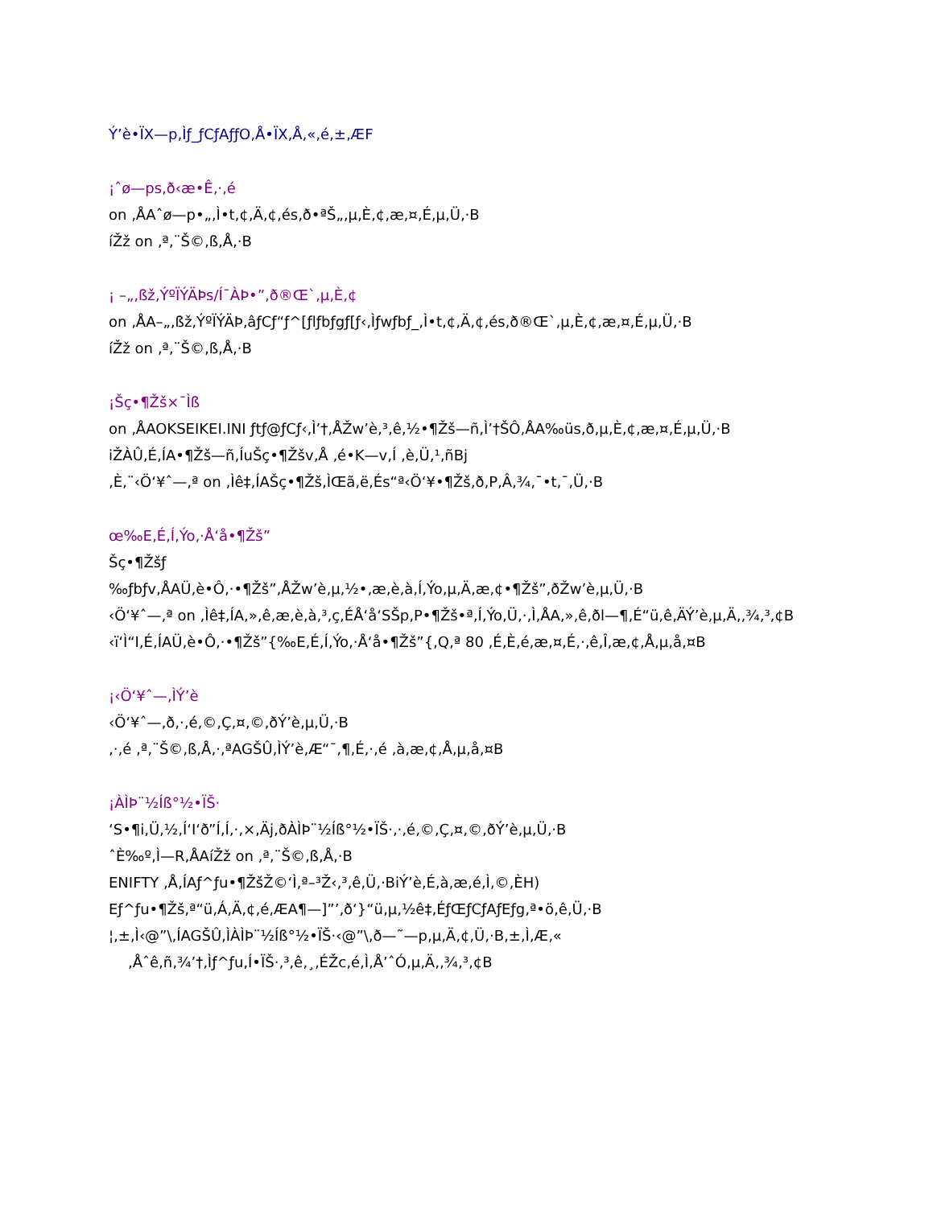Ý’è•ÏX—p‚Ìƒ_ƒCƒAƒƒO‚Å•ÏX‚Å‚«‚é‚±‚ÆF
¡ˆø—ps‚ð‹æ•Ê‚·‚é
on ‚ÅAˆø—p•„‚Ì•t‚¢‚Ä‚¢‚és‚ð•ªŠ„‚µ‚È‚¢‚æ‚¤‚É‚µ‚Ü‚·B
íŽž on ‚ª‚¨Š©‚ß‚Å‚·B
¡ –„‚ßž‚ÝºÏÝÄÞs/Í¯ÀÞ•”‚ð®Œ`‚µ‚È‚¢
on ‚ÅA–„‚ßž‚ÝºÏÝÄÞ‚âƒCƒ“ƒ^[ƒlƒbƒgƒ[ƒ‹‚Ìƒwƒbƒ_‚Ì•t‚¢‚Ä‚¢‚és‚ð®Œ`‚µ‚È‚¢‚æ‚¤‚É‚µ‚Ü‚·B
íŽž on ‚ª‚¨Š©‚ß‚Å‚·B
¡Šç•¶Žš×¯Ìß
on ‚ÅAOKSEIKEI.INI ƒtƒ@ƒCƒ‹‚Ì’†‚ÅŽw’è‚³‚ê‚½•¶Žš—ñ‚Ì’†ŠÔ‚ÅA‰üs‚ð‚µ‚È‚¢‚æ‚¤‚É‚µ‚Ü‚·B
iŽÀÛ‚É‚ÍA•¶Žš—ñ‚ÍuŠç•¶Žšv‚Å ‚é•K—v‚Í ‚è‚Ü‚¹‚ñBj
‚È‚¨‹Ö‘¥ˆ—‚ª on ‚Ìê‡‚ÍAŠç•¶Žš‚ÌŒã‚ë‚És“ª‹Ö‘¥•¶Žš‚ð‚P‚Â‚¾‚¯•t‚¯‚Ü‚·B
œ‰E‚É‚Í‚Ýo‚·Å‘å•¶Žš”
Šç•¶Žšƒ
‰ƒbƒv‚ÅAÜ‚è•Ô‚·•¶Žš”‚ÅŽw’è‚µ‚½•‚æ‚è‚à‚Í‚Ýo‚µ‚Ä‚æ‚¢•¶Žš”‚ðŽw’è‚µ‚Ü‚·B
‹Ö‘¥ˆ—‚ª on ‚Ìê‡‚ÍA‚»‚ê‚æ‚è‚à‚³‚ç‚ÉÅ‘å‘SŠp‚P•¶Žš•ª‚Í‚Ýo‚Ü‚·‚Ì‚ÅA‚»‚ê‚ðl—¶‚É“ü‚ê‚ÄÝ’è‚µ‚Ä‚­‚¾‚³‚¢B
‹ï‘Ì“I‚É‚ÍAÜ‚è•Ô‚·•¶Žš”{‰E‚É‚Í‚Ýo‚·Å‘å•¶Žš”{‚Q‚ª 80 ‚É‚È‚é‚æ‚¤‚É‚·‚ê‚Î‚æ‚¢‚Å‚µ‚å‚¤B
¡‹Ö‘¥ˆ—‚ÌÝ’è
‹Ö‘¥ˆ—‚ð‚·‚é‚©‚Ç‚¤‚©‚ðÝ’è‚µ‚Ü‚·B
‚·‚é ‚ª‚¨Š©‚ß‚Å‚·‚ªAGŠÛ‚ÌÝ’è‚Æ“¯‚¶‚É‚·‚é ‚à‚æ‚¢‚Å‚µ‚å‚¤B
¡ÀÌÞ¨½Íß°½•ÏŠ·
‘S•¶i‚Ü‚½‚Í‘I‘ð”Í‚Í‚·‚×‚Äj‚ðÀÌÞ¨½Íß°½•ÏŠ·‚·‚é‚©‚Ç‚¤‚©‚ðÝ’è‚µ‚Ü‚·B
ˆÈ‰º‚Ì—R‚ÅAíŽž on ‚ª‚¨Š©‚ß‚Å‚·B
ENIFTY ‚Å‚ÍAƒ^ƒu•¶ŽšŽ©‘Ì‚ª–³Ž‹‚³‚ê‚Ü‚·BiÝ’è‚É‚à‚æ‚é‚Ì‚©‚ÈH)
Eƒ^ƒu•¶Žš‚ª“ü‚Á‚Ä‚¢‚é‚ÆA¶—]”’‚ð‘}“ü‚µ‚½ê‡‚ÉƒŒƒCƒAƒEƒg‚ª•ö‚ê‚Ü‚·B
¦‚±‚Ì‹@”\‚ÍAGŠÛ‚ÌÀÌÞ¨½Íß°½•ÏŠ·‹@”\‚ð—˜—p‚µ‚Ä‚¢‚Ü‚·B‚±‚Ì‚Æ‚«
‚Åˆê‚ñ‚¾’†‚Ìƒ^ƒu‚Í•ÏŠ·‚³‚ê‚¸‚ÉŽc‚é‚Ì‚Å’ˆÓ‚µ‚Ä‚­‚¾‚³‚¢B